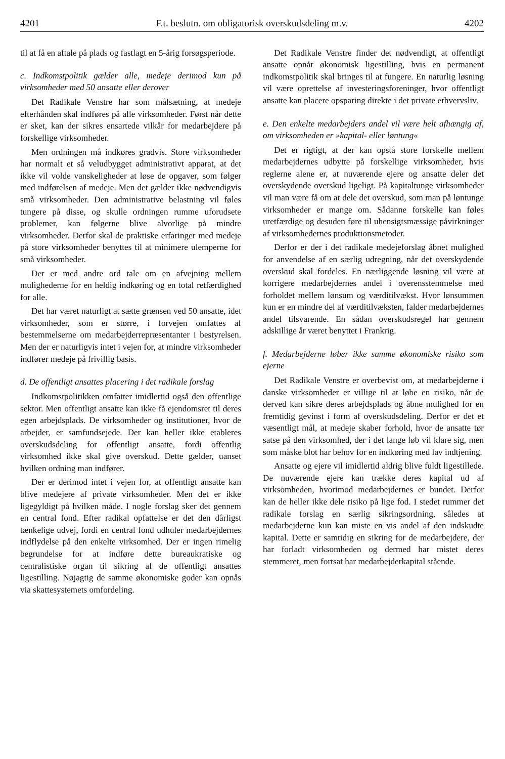4201 F.t. beslutn. om obligatorisk overskudsdeling m.v. 4202
til at få en aftale på plads og fastlagt en 5-årig forsøgsperiode.
c. Indkomstpolitik gælder alle, medeje derimod kun på virksomheder med 50 ansatte eller derover
Det Radikale Venstre har som målsætning, at medeje efterhånden skal indføres på alle virksomheder. Først når dette er sket, kan der sikres ensartede vilkår for medarbejdere på forskellige virksomheder.
Men ordningen må indkøres gradvis. Store virksomheder har normalt et så veludbygget administrativt apparat, at det ikke vil volde vanskeligheder at løse de opgaver, som følger med indførelsen af medeje. Men det gælder ikke nødvendigvis små virksomheder. Den administrative belastning vil føles tungere på disse, og skulle ordningen rumme uforudsete problemer, kan følgerne blive alvorlige på mindre virksomheder. Derfor skal de praktiske erfaringer med medeje på store virksomheder benyttes til at minimere ulemperne for små virksomheder.
Der er med andre ord tale om en afvejning mellem mulighederne for en heldig indkøring og en total retfærdighed for alle.
Det har været naturligt at sætte grænsen ved 50 ansatte, idet virksomheder, som er større, i forvejen omfattes af bestemmelserne om medarbejderrepræsentanter i bestyrelsen. Men der er naturligvis intet i vejen for, at mindre virksomheder indfører medeje på frivillig basis.
d. De offentligt ansattes placering i det radikale forslag
Indkomstpolitikken omfatter imidlertid også den offentlige sektor. Men offentligt ansatte kan ikke få ejendomsret til deres egen arbejdsplads. De virksomheder og institutioner, hvor de arbejder, er samfundsejede. Der kan heller ikke etableres overskudsdeling for offentligt ansatte, fordi offentlig virksomhed ikke skal give overskud. Dette gælder, uanset hvilken ordning man indfører.
Der er derimod intet i vejen for, at offentligt ansatte kan blive medejere af private virksomheder. Men det er ikke ligegyldigt på hvilken måde. I nogle forslag sker det gennem en central fond. Efter radikal opfattelse er det den dårligst tænkelige udvej, fordi en central fond udhuler medarbejdernes indflydelse på den enkelte virksomhed. Der er ingen rimelig begrundelse for at indføre dette bureaukratiske og centralistiske organ til sikring af de offentligt ansattes ligestilling. Nøjagtig de samme økonomiske goder kan opnås via skattesystemets omfordeling.
Det Radikale Venstre finder det nødvendigt, at offentligt ansatte opnår økonomisk ligestilling, hvis en permanent indkomstpolitik skal bringes til at fungere. En naturlig løsning vil være oprettelse af investeringsforeninger, hvor offentligt ansatte kan placere opsparing direkte i det private erhvervsliv.
e. Den enkelte medarbejders andel vil være helt afhængig af, om virksomheden er »kapital- eller løntung«
Det er rigtigt, at der kan opstå store forskelle mellem medarbejdernes udbytte på forskellige virksomheder, hvis reglerne alene er, at nuværende ejere og ansatte deler det overskydende overskud ligeligt. På kapitaltunge virksomheder vil man være få om at dele det overskud, som man på løntunge virksomheder er mange om. Sådanne forskelle kan føles uretfærdige og desuden føre til uhensigtsmæssige påvirkninger af virksomhedernes produktionsmetoder.
Derfor er der i det radikale medejeforslag åbnet mulighed for anvendelse af en særlig udregning, når det overskydende overskud skal fordeles. En nærliggende løsning vil være at korrigere medarbejdernes andel i overensstemmelse med forholdet mellem lønsum og værditilvækst. Hvor lønsummen kun er en mindre del af værditilvæksten, falder medarbejdernes andel tilsvarende. En sådan overskudsregel har gennem adskillige år været benyttet i Frankrig.
f. Medarbejderne løber ikke samme økonomiske risiko som ejerne
Det Radikale Venstre er overbevist om, at medarbejderne i danske virksomheder er villige til at løbe en risiko, når de derved kan sikre deres arbejdsplads og åbne mulighed for en fremtidig gevinst i form af overskudsdeling. Derfor er det et væsentligt mål, at medeje skaber forhold, hvor de ansatte tør satse på den virksomhed, der i det lange løb vil klare sig, men som måske blot har behov for en indkøring med lav indtjening.
Ansatte og ejere vil imidlertid aldrig blive fuldt ligestillede. De nuværende ejere kan trække deres kapital ud af virksomheden, hvorimod medarbejdernes er bundet. Derfor kan de heller ikke dele risiko på lige fod. I stedet rummer det radikale forslag en særlig sikringsordning, således at medarbejderne kun kan miste en vis andel af den indskudte kapital. Dette er samtidig en sikring for de medarbejdere, der har forladt virksomheden og dermed har mistet deres stemmeret, men fortsat har medarbejderkapital stående.